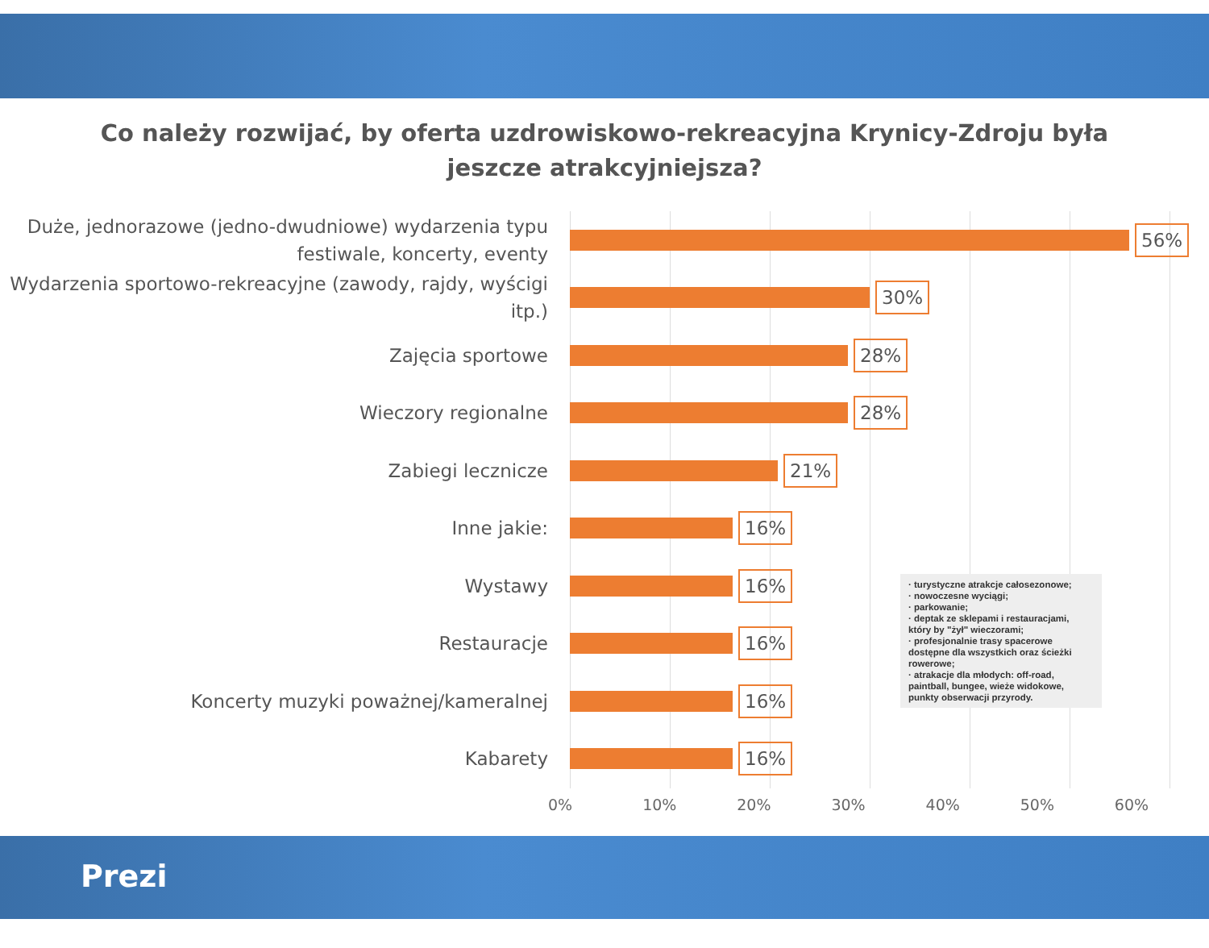Co należy rozwijać, by oferta uzdrowiskowo-rekreacyjna Krynicy-Zdroju była
jeszcze atrakcyjniejsza?
Duże, jednorazowe (jedno-dwudniowe) wydarzenia typu festiwale, koncerty, eventy
56%
Wydarzenia sportowo-rekreacyjne (zawody, rajdy, wyścigi itp.)
30%
Zajęcia sportowe
28%
Wieczory regionalne
28%
Zabiegi lecznicze
21%
Inne jakie:
16%
Wystawy
16%
Restauracje
16%
Koncerty muzyki poważnej/kameralnej
16%
Kabarety
16%
0% 10% 20% 30% 40% 50% 60%
· turystyczne atrakcje całosezonowe;
· nowoczesne wyciągi;
· parkowanie;
· deptak ze sklepami i restauracjami, który by "żył" wieczorami;
· profesjonalnie trasy spacerowe dostępne dla wszystkich oraz ścieżki rowerowe;
· atrakacje dla młodych: off-road, paintball, bungee, wieże widokowe, punkty obserwacji przyrody.
Prezi